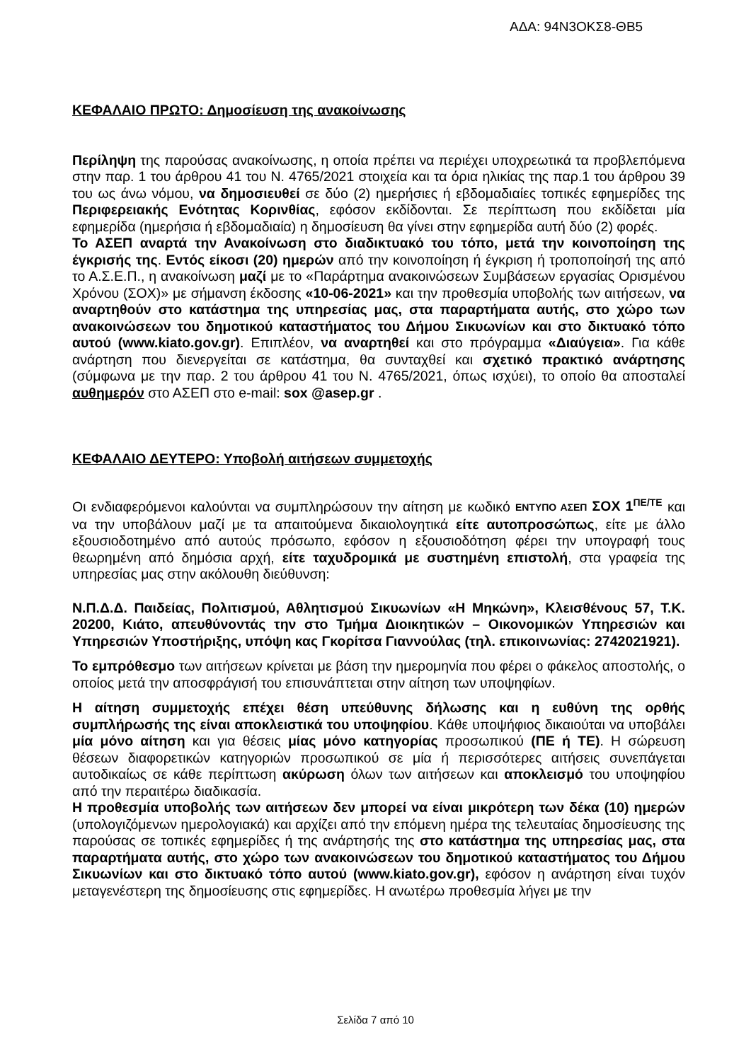ΑΔΑ: 94Ν3ΟΚΣ8-ΘΒ5
ΚΕΦΑΛΑΙΟ ΠΡΩΤΟ: Δημοσίευση της ανακοίνωσης
Περίληψη της παρούσας ανακοίνωσης, η οποία πρέπει να περιέχει υποχρεωτικά τα προβλεπόμενα στην παρ. 1 του άρθρου 41 του Ν. 4765/2021 στοιχεία και τα όρια ηλικίας της παρ.1 του άρθρου 39 του ως άνω νόμου, να δημοσιευθεί σε δύο (2) ημερήσιες ή εβδομαδιαίες τοπικές εφημερίδες της Περιφερειακής Ενότητας Κορινθίας, εφόσον εκδίδονται. Σε περίπτωση που εκδίδεται μία εφημερίδα (ημερήσια ή εβδομαδιαία) η δημοσίευση θα γίνει στην εφημερίδα αυτή δύο (2) φορές.
Το ΑΣΕΠ αναρτά την Ανακοίνωση στο διαδικτυακό του τόπο, μετά την κοινοποίηση της έγκρισής της. Εντός είκοσι (20) ημερών από την κοινοποίηση ή έγκριση ή τροποποίησή της από το Α.Σ.Ε.Π., η ανακοίνωση μαζί με το «Παράρτημα ανακοινώσεων Συμβάσεων εργασίας Ορισμένου Χρόνου (ΣΟΧ)» με σήμανση έκδοσης «10-06-2021» και την προθεσμία υποβολής των αιτήσεων, να αναρτηθούν στο κατάστημα της υπηρεσίας μας, στα παραρτήματα αυτής, στο χώρο των ανακοινώσεων του δημοτικού καταστήματος του Δήμου Σικυωνίων και στο δικτυακό τόπο αυτού (www.kiato.gov.gr). Επιπλέον, να αναρτηθεί και στο πρόγραμμα «Διαύγεια». Για κάθε ανάρτηση που διενεργείται σε κατάστημα, θα συνταχθεί και σχετικό πρακτικό ανάρτησης (σύμφωνα με την παρ. 2 του άρθρου 41 του Ν. 4765/2021, όπως ισχύει), το οποίο θα αποσταλεί αυθημερόν στο ΑΣΕΠ στο e-mail: sox @asep.gr .
ΚΕΦΑΛΑΙΟ ΔΕΥΤΕΡΟ: Υποβολή αιτήσεων συμμετοχής
Οι ενδιαφερόμενοι καλούνται να συμπληρώσουν την αίτηση με κωδικό ΕΝΤΥΠΟ ΑΣΕΠ ΣΟΧ 1<sup>ΠΕ/ΤΕ</sup> και να την υποβάλουν μαζί με τα απαιτούμενα δικαιολογητικά είτε αυτοπροσώπως, είτε με άλλο εξουσιοδοτημένο από αυτούς πρόσωπο, εφόσον η εξουσιοδότηση φέρει την υπογραφή τους θεωρημένη από δημόσια αρχή, είτε ταχυδρομικά με συστημένη επιστολή, στα γραφεία της υπηρεσίας μας στην ακόλουθη διεύθυνση:
Ν.Π.Δ.Δ. Παιδείας, Πολιτισμού, Αθλητισμού Σικυωνίων «Η Μηκώνη», Κλεισθένους 57, Τ.Κ. 20200, Κιάτο, απευθύνοντάς την στο Τμήμα Διοικητικών – Οικονομικών Υπηρεσιών και Υπηρεσιών Υποστήριξης, υπόψη κας Γκορίτσα Γιαννούλας (τηλ. επικοινωνίας: 2742021921).
Το εμπρόθεσμο των αιτήσεων κρίνεται με βάση την ημερομηνία που φέρει ο φάκελος αποστολής, ο οποίος μετά την αποσφράγισή του επισυνάπτεται στην αίτηση των υποψηφίων.
Η αίτηση συμμετοχής επέχει θέση υπεύθυνης δήλωσης και η ευθύνη της ορθής συμπλήρωσής της είναι αποκλειστικά του υποψηφίου. Κάθε υποψήφιος δικαιούται να υποβάλει μία μόνο αίτηση και για θέσεις μίας μόνο κατηγορίας προσωπικού (ΠΕ ή ΤΕ). Η σώρευση θέσεων διαφορετικών κατηγοριών προσωπικού σε μία ή περισσότερες αιτήσεις συνεπάγεται αυτοδικαίως σε κάθε περίπτωση ακύρωση όλων των αιτήσεων και αποκλεισμό του υποψηφίου από την περαιτέρω διαδικασία.
Η προθεσμία υποβολής των αιτήσεων δεν μπορεί να είναι μικρότερη των δέκα (10) ημερών (υπολογιζόμενων ημερολογιακά) και αρχίζει από την επόμενη ημέρα της τελευταίας δημοσίευσης της παρούσας σε τοπικές εφημερίδες ή της ανάρτησής της στο κατάστημα της υπηρεσίας μας, στα παραρτήματα αυτής, στο χώρο των ανακοινώσεων του δημοτικού καταστήματος του Δήμου Σικυωνίων και στο δικτυακό τόπο αυτού (www.kiato.gov.gr), εφόσον η ανάρτηση είναι τυχόν μεταγενέστερη της δημοσίευσης στις εφημερίδες. Η ανωτέρω προθεσμία λήγει με την
Σελίδα 7 από 10